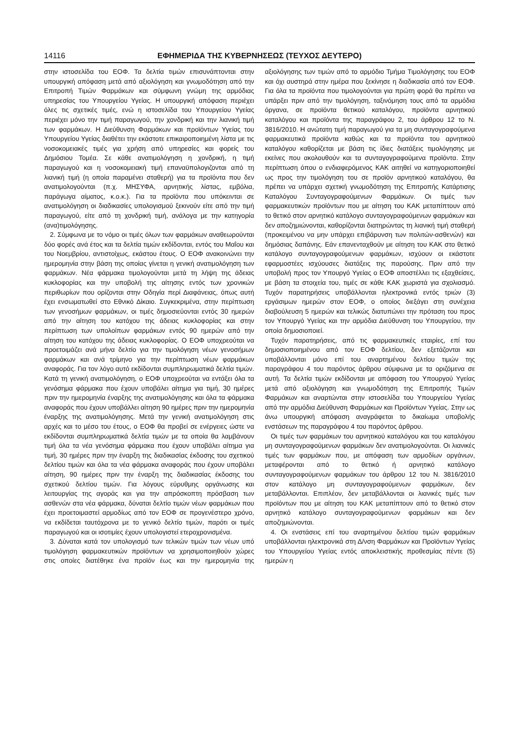14116 ΕΦΗΜΕΡΙΔΑ ΤΗΣ ΚΥΒΕΡΝΗΣΕΩΣ (ΤΕΥΧΟΣ ΔΕΥΤΕΡΟ)
στην ιστοσελίδα του ΕΟΦ. Τα δελτία τιμών επισυνάπτονται στην υπουργική απόφαση μετά από αξιολόγηση και γνωμοδότηση από την Επιτροπή Τιμών Φαρμάκων και σύμφωνη γνώμη της αρμόδιας υπηρεσίας του Υπουργείου Υγείας. Η υπουργική απόφαση περιέχει όλες τις σχετικές τιμές, ενώ η ιστοσελίδα του Υπουργείου Υγείας περιέχει μόνο την τιμή παραγωγού, την χονδρική και την λιανική τιμή των φαρμάκων. Η Διεύθυνση Φαρμάκων και προϊόντων Υγείας του Υπουργείου Υγείας διαθέτει την εκάστοτε επικαιροποιημένη λίστα με τις νοσοκομειακές τιμές για χρήση από υπηρεσίες και φορείς του Δημόσιου Τομέα. Σε κάθε ανατιμολόγηση η χονδρική, η τιμή παραγωγού και η νοσοκομειακή τιμή επαναϋπολογιζονται από τη λιανική τιμή (η οποία παραμένει σταθερή) για τα προϊόντα που δεν ανατιμολογούνται (π.χ. ΜΗΣΥΦΑ, αρνητικής λίστας, εμβόλια, παράγωγα αίματος, κ.ο.κ.). Για τα προϊόντα που υπόκεινται σε ανατιμολόγηση οι διαδικασίες υπολογισμού ξεκινούν είτε από την τιμή παραγωγού, είτε από τη χονδρική τιμή, ανάλογα με την κατηγορία (ανα)τιμολόγησης.
2. Σύμφωνα με το νόμο οι τιμές όλων των φαρμάκων αναθεωρούνται δύο φορές ανά έτος και τα δελτία τιμών εκδίδονται, εντός του Μαΐου και του Νοεμβρίου, αντιστοίχως, εκάστου έτους. Ο ΕΟΦ ανακοινώνει την ημερομηνία στην βάση της οποίας γίνεται η γενική ανατιμολόγηση των φαρμάκων. Νέα φάρμακα τιμολογούνται μετά τη λήψη της άδειας κυκλοφορίας και την υποβολή της αίτησης εντός των χρονικών περιθωρίων που ορίζονται στην Οδηγία περί Διαφάνειας, όπως αυτή έχει ενσωματωθεί στο Εθνικό Δίκαιο. Συγκεκριμένα, στην περίπτωση των γενοσήμων φαρμάκων, οι τιμές δημοσιεύονται εντός 30 ημερών από την αίτηση του κατόχου της άδειας κυκλοφορίας και στην περίπτωση των υπολοίπων φαρμάκων εντός 90 ημερών από την αίτηση του κατόχου της άδειας κυκλοφορίας. Ο ΕΟΦ υποχρεούται να προετοιμάζει ανά μήνα δελτίο για την τιμολόγηση νέων γενοσήμων φαρμάκων και ανά τρίμηνο για την περίπτωση νέων φαρμάκων αναφοράς. Για τον λόγο αυτό εκδίδονται συμπληρωματικά δελτία τιμών. Κατά τη γενική ανατιμολόγηση, ο ΕΟΦ υποχρεούται να εντάξει όλα τα γενόσημα φάρμακα που έχουν υποβάλει αίτημα για τιμή, 30 ημέρες πριν την ημερομηνία έναρξης της ανατιμολόγησης και όλα τα φάρμακα αναφοράς που έχουν υποβάλλει αίτηση 90 ημέρες πριν την ημερομηνία έναρξης της ανατιμολόγησης. Μετά την γενική ανατιμολόγηση στις αρχές και το μέσο του έτους, ο ΕΟΦ θα προβεί σε ενέργειες ώστε να εκδίδονται συμπληρωματικά δελτία τιμών με τα οποία θα λαμβάνουν τιμή όλα τα νέα γενόσημα φάρμακα που έχουν υποβάλει αίτημα για τιμή, 30 ημέρες πριν την έναρξη της διαδικασίας έκδοσης του σχετικού δελτίου τιμών και όλα τα νέα φάρμακα αναφοράς που έχουν υποβάλει αίτηση, 90 ημέρες πριν την έναρξη της διαδικασίας έκδοσης του σχετικού δελτίου τιμών. Για λόγους εύρυθμης οργάνωσης και λειτουργίας της αγοράς και για την απρόσκοπτη πρόσβαση των ασθενών στα νέα φάρμακα, δύναται δελτίο τιμών νέων φαρμάκων που έχει προετοιμαστεί αρμοδίως από τον ΕΟΦ σε προγενέστερο χρόνο, να εκδίδεται ταυτόχρονα με το γενικό δελτίο τιμών, παρότι οι τιμές παραγωγού και οι ισοτιμίες έχουν υπολογιστεί ετεροχρονισμένα.
3. Δύναται κατά τον υπολογισμό των τελικών τιμών των νέων υπό τιμολόγηση φαρμακευτικών προϊόντων να χρησιμοποιηθούν χώρες στις οποίες διατέθηκε ένα προϊόν έως και την ημερομηνία της αξιολόγησης των τιμών από το αρμόδιο Τμήμα Τιμολόγησης του ΕΟΦ και όχι αυστηρά στην ημέρα που ξεκίνησε η διαδικασία από τον ΕΟΦ. Για όλα τα προϊόντα που τιμολογούνται για πρώτη φορά θα πρέπει να υπάρξει πριν από την τιμολόγηση, ταξινόμηση τους από τα αρμόδια όργανα, σε προϊόντα θετικού καταλόγου, προϊόντα αρνητικού καταλόγου και προϊόντα της παραγράφου 2, του άρθρου 12 το Ν. 3816/2010. Η ανώτατη τιμή παραγωγού για τα μη συνταγογραφούμενα φαρμακευτικά προϊόντα καθώς και τα προϊόντα του αρνητικού καταλόγου καθορίζεται με βάση τις ίδιες διατάξεις τιμολόγησης με εκείνες που ακολουθούν και τα συνταγογραφούμενα προϊόντα. Στην περίπτωση όπου ο ενδιαφερόμενος ΚΑΚ αιτηθεί να κατηγοριοποιηθεί ως προς την τιμολόγηση του σε προϊόν αρνητικού καταλόγου, θα πρέπει να υπάρχει σχετική γνωμοδότηση της Επιτροπής Κατάρτισης Καταλόγου Συνταγογραφούμενων Φαρμάκων. Οι τιμές των φαρμακευτικών προϊόντων που με αίτηση του ΚΑΚ μεταπίπτουν από το θετικό στον αρνητικό κατάλογο συνταγογραφούμενων φαρμάκων και δεν αποζημιώνονται, καθορίζονται διατηρώντας τη λιανική τιμή σταθερή (προκειμένου να μην υπάρχει επιβάρυνση των πολιτών-ασθενών) και δημόσιας δαπάνης. Εάν επανενταχθούν με αίτηση του ΚΑΚ στο θετικό κατάλογο συνταγογραφούμενων φαρμάκων, ισχύουν οι εκάστοτε εφαρμοστέες ισχύουσες διατάξεις της παρούσης. Πριν από την υποβολή προς τον Υπουργό Υγείας ο ΕΟΦ αποστέλλει τις εξαχθείσες, με βάση τα στοιχεία του, τιμές σε κάθε ΚΑΚ χωριστά για σχολιασμό. Τυχόν παρατηρήσεις υποβάλλονται ηλεκτρονικά εντός τριών (3) εργάσιμων ημερών στον ΕΟΦ, ο οποίος διεξάγει στη συνέχεια διαβούλευση 5 ημερών και τελικώς διατυπώνει την πρόταση του προς τον Υπουργό Υγείας και την αρμόδια Διεύθυνση του Υπουργείου, την οποία δημοσιοποιεί.
Τυχόν παρατηρήσεις, από τις φαρμακευτικές εταιρίες, επί του δημοσιοποιημένου από τον ΕΟΦ δελτίου, δεν εξετάζονται και υποβάλλονται μόνο επί του αναρτημένου δελτίου τιμών της παραγράφου 4 του παρόντος άρθρου σύμφωνα με τα οριζόμενα σε αυτή. Τα δελτία τιμών εκδίδονται με απόφαση του Υπουργού Υγείας μετά από αξιολόγηση και γνωμοδότηση της Επιτροπής Τιμών Φαρμάκων και αναρτώνται στην ιστοσελίδα του Υπουργείου Υγείας από την αρμόδια Διεύθυνση Φαρμάκων και Προϊόντων Υγείας. Στην ως άνω υπουργική απόφαση αναγράφεται το δικαίωμα υποβολής ενστάσεων της παραγράφου 4 του παρόντος άρθρου.
Οι τιμές των φαρμάκων του αρνητικού καταλόγου και του καταλόγου μη συνταγογραφούμενων φαρμάκων δεν ανατιμολογούνται. Οι λιανικές τιμές των φαρμάκων που, με απόφαση των αρμοδίων οργάνων, μεταφέρονται από το θετικό ή αρνητικό κατάλογο συνταγογραφούμενων φαρμάκων του άρθρου 12 του Ν. 3816/2010 στον κατάλογο μη συνταγογραφούμενων φαρμάκων, δεν μεταβάλλονται. Επιπλέον, δεν μεταβάλλονται οι λιανικές τιμές των προϊόντων που με αίτηση του ΚΑΚ μεταπίπτουν από το θετικό στον αρνητικό κατάλογο συνταγογραφούμενων φαρμάκων και δεν αποζημιώνονται.
4. Οι ενστάσεις επί του αναρτημένου δελτίου τιμών φαρμάκων υποβάλλονται ηλεκτρονικά στη Δ/νση Φαρμάκων και Προϊόντων Υγείας του Υπουργείου Υγείας εντός αποκλειστικής προθεσμίας πέντε (5) ημερών η